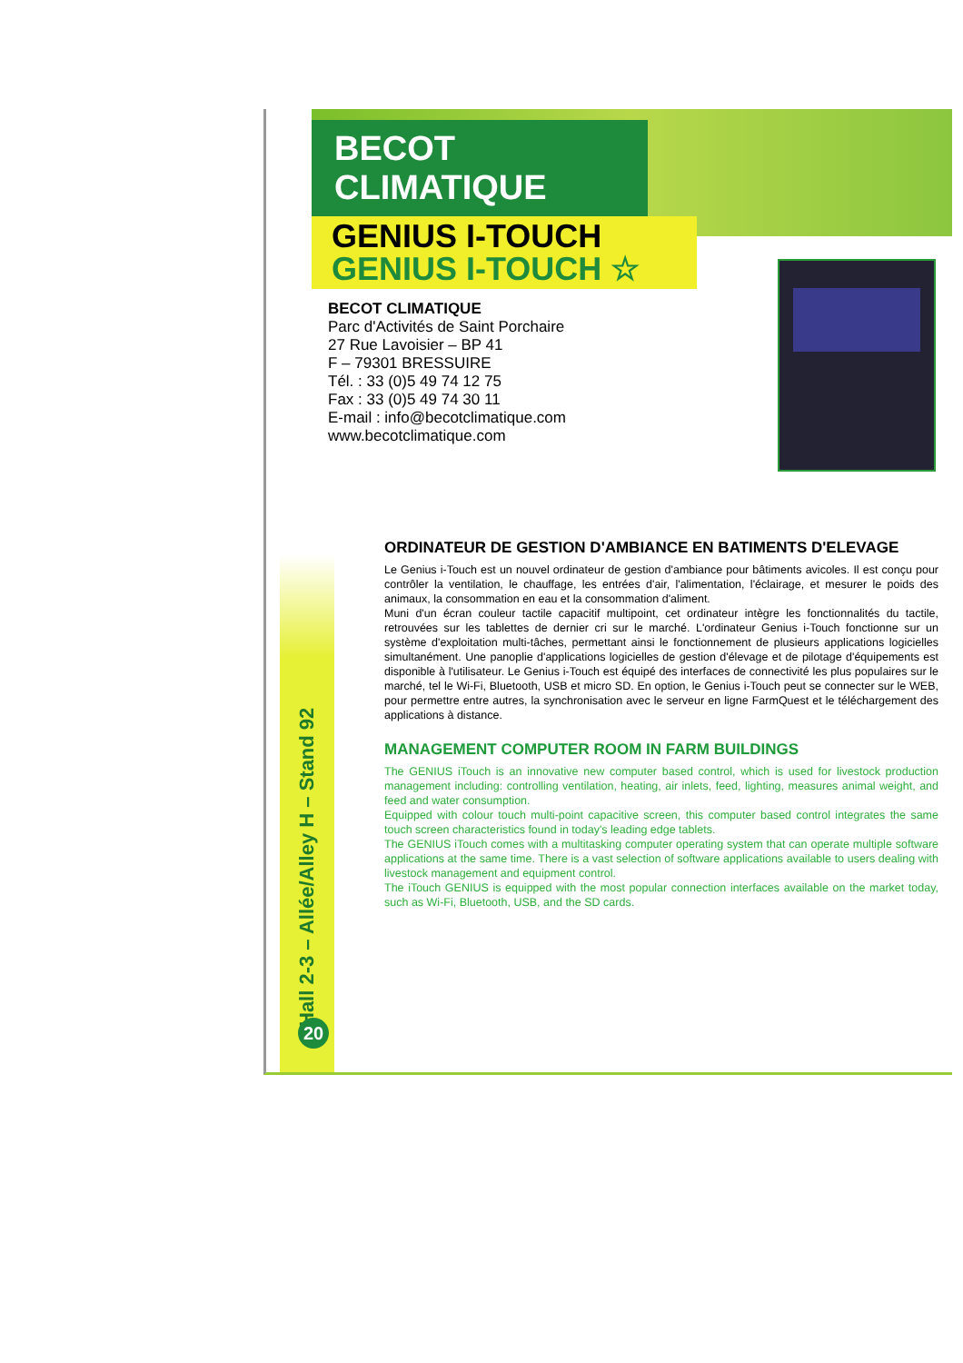BECOT CLIMATIQUE
GENIUS I-TOUCH
GENIUS I-TOUCH ☆
BECOT CLIMATIQUE
Parc d'Activités de Saint Porchaire
27 Rue Lavoisier – BP 41
F – 79301 BRESSUIRE
Tél. : 33 (0)5 49 74 12 75
Fax : 33 (0)5 49 74 30 11
E-mail : info@becotclimatique.com
www.becotclimatique.com
ORDINATEUR DE GESTION D'AMBIANCE EN BATIMENTS D'ELEVAGE
Le Genius i-Touch est un nouvel ordinateur de gestion d'ambiance pour bâtiments avicoles. Il est conçu pour contrôler la ventilation, le chauffage, les entrées d'air, l'alimentation, l'éclairage, et mesurer le poids des animaux, la consommation en eau et la consommation d'aliment.
Muni d'un écran couleur tactile capacitif multipoint, cet ordinateur intègre les fonctionnalités du tactile, retrouvées sur les tablettes de dernier cri sur le marché. L'ordinateur Genius i-Touch fonctionne sur un système d'exploitation multi-tâches, permettant ainsi le fonctionnement de plusieurs applications logicielles simultanément. Une panoplie d'applications logicielles de gestion d'élevage et de pilotage d'équipements est disponible à l'utilisateur. Le Genius i-Touch est équipé des interfaces de connectivité les plus populaires sur le marché, tel le Wi-Fi, Bluetooth, USB et micro SD. En option, le Genius i-Touch peut se connecter sur le WEB, pour permettre entre autres, la synchronisation avec le serveur en ligne FarmQuest et le téléchargement des applications à distance.
MANAGEMENT COMPUTER ROOM IN FARM BUILDINGS
The GENIUS iTouch is an innovative new computer based control, which is used for livestock production management including: controlling ventilation, heating, air inlets, feed, lighting, measures animal weight, and feed and water consumption.
Equipped with colour touch multi-point capacitive screen, this computer based control integrates the same touch screen characteristics found in today's leading edge tablets.
The GENIUS iTouch comes with a multitasking computer operating system that can operate multiple software applications at the same time. There is a vast selection of software applications available to users dealing with livestock management and equipment control.
The iTouch GENIUS is equipped with the most popular connection interfaces available on the market today, such as Wi-Fi, Bluetooth, USB, and the SD cards.
Hall 2-3 – Allée/Alley H – Stand 92 20